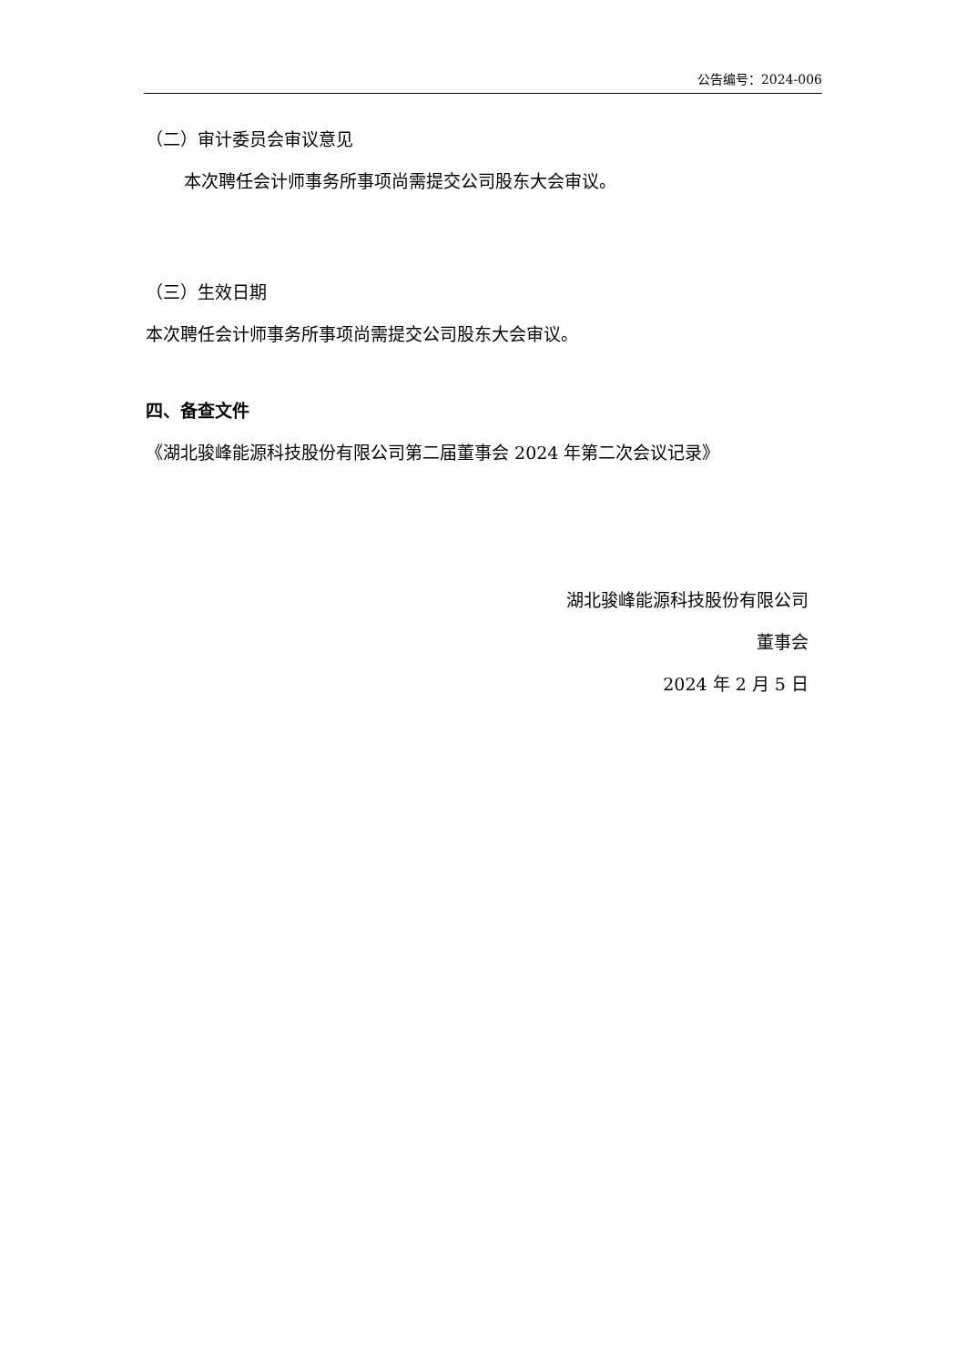公告编号：2024-006
（二）审计委员会审议意见
本次聘任会计师事务所事项尚需提交公司股东大会审议。
（三）生效日期
本次聘任会计师事务所事项尚需提交公司股东大会审议。
四、备查文件
《湖北骏峰能源科技股份有限公司第二届董事会 2024 年第二次会议记录》
湖北骏峰能源科技股份有限公司
董事会
2024 年 2 月 5 日